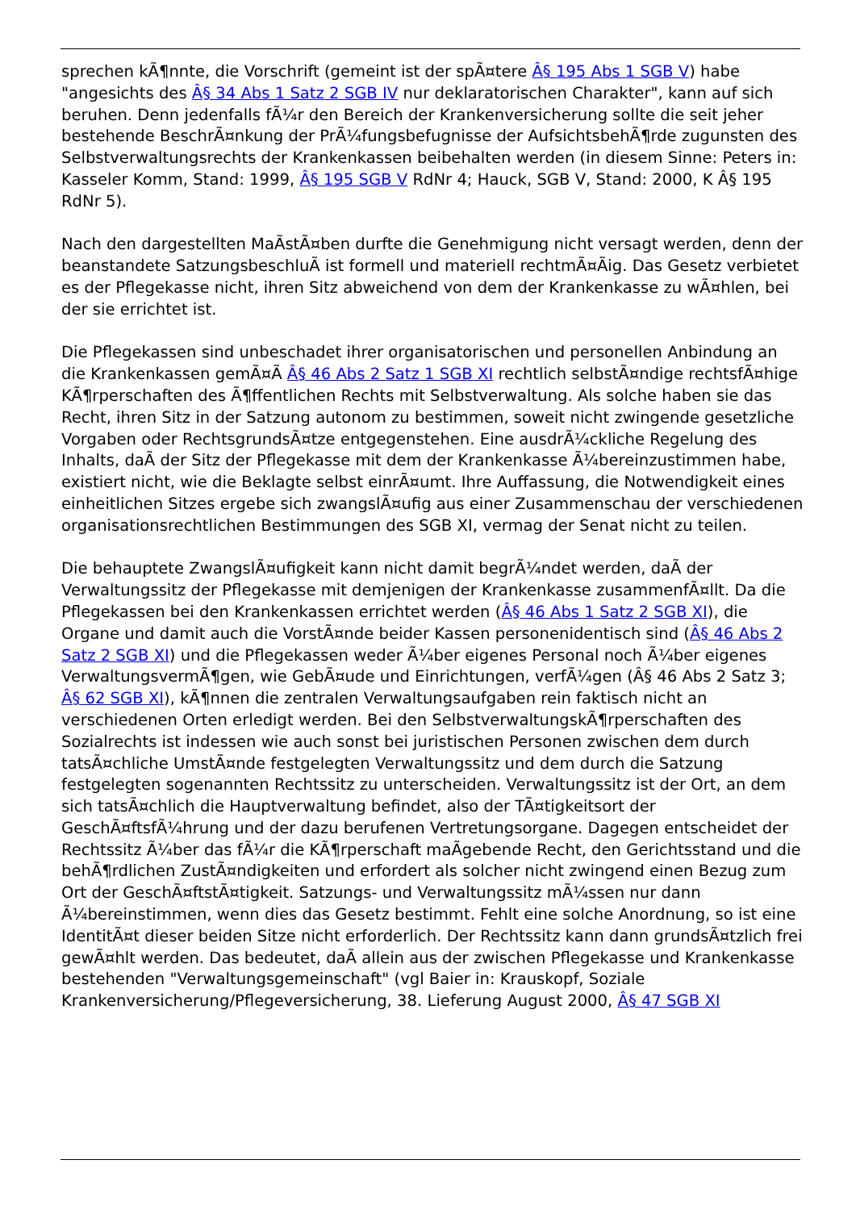sprechen kÃ¶nnte, die Vorschrift (gemeint ist der spÃ¤tere Â§ 195 Abs 1 SGB V) habe "angesichts des Â§ 34 Abs 1 Satz 2 SGB IV nur deklaratorischen Charakter", kann auf sich beruhen. Denn jedenfalls fÃ¼r den Bereich der Krankenversicherung sollte die seit jeher bestehende BeschrÃ¤nkung der PrÃ¼fungsbefugnisse der AufsichtsbehÃ¶rde zugunsten des Selbstverwaltungsrechts der Krankenkassen beibehalten werden (in diesem Sinne: Peters in: Kasseler Komm, Stand: 1999, Â§ 195 SGB V RdNr 4; Hauck, SGB V, Stand: 2000, K Â§ 195 RdNr 5).
Nach den dargestellten MaÃstÃ¤ben durfte die Genehmigung nicht versagt werden, denn der beanstandete SatzungsbeschluÃ ist formell und materiell rechtmÃ¤Ãig. Das Gesetz verbietet es der Pflegekasse nicht, ihren Sitz abweichend von dem der Krankenkasse zu wÃ¤hlen, bei der sie errichtet ist.
Die Pflegekassen sind unbeschadet ihrer organisatorischen und personellen Anbindung an die Krankenkassen gemÃ¤Ã Â§ 46 Abs 2 Satz 1 SGB XI rechtlich selbstÃ¤ndige rechtsfÃ¤hige KÃ¶rperschaften des Ã¶ffentlichen Rechts mit Selbstverwaltung. Als solche haben sie das Recht, ihren Sitz in der Satzung autonom zu bestimmen, soweit nicht zwingende gesetzliche Vorgaben oder RechtsgrundsÃ¤tze entgegenstehen. Eine ausdrÃ¼ckliche Regelung des Inhalts, daÃ der Sitz der Pflegekasse mit dem der Krankenkasse Ã¼bereinzustimmen habe, existiert nicht, wie die Beklagte selbst einrÃ¤umt. Ihre Auffassung, die Notwendigkeit eines einheitlichen Sitzes ergebe sich zwangslÃ¤ufig aus einer Zusammenschau der verschiedenen organisationsrechtlichen Bestimmungen des SGB XI, vermag der Senat nicht zu teilen.
Die behauptete ZwangslÃ¤ufigkeit kann nicht damit begrÃ¼ndet werden, daÃ der Verwaltungssitz der Pflegekasse mit demjenigen der Krankenkasse zusammenfÃ¤llt. Da die Pflegekassen bei den Krankenkassen errichtet werden (Â§ 46 Abs 1 Satz 2 SGB XI), die Organe und damit auch die VorstÃ¤nde beider Kassen personenidentisch sind (Â§ 46 Abs 2 Satz 2 SGB XI) und die Pflegekassen weder Ã¼ber eigenes Personal noch Ã¼ber eigenes VerwaltungsvermÃ¶gen, wie GebÃ¤ude und Einrichtungen, verfÃ¼gen (Â§ 46 Abs 2 Satz 3; Â§ 62 SGB XI), kÃ¶nnen die zentralen Verwaltungsaufgaben rein faktisch nicht an verschiedenen Orten erledigt werden. Bei den SelbstverwaltungskÃ¶rperschaften des Sozialrechts ist indessen wie auch sonst bei juristischen Personen zwischen dem durch tatsÃ¤chliche UmstÃ¤nde festgelegten Verwaltungssitz und dem durch die Satzung festgelegten sogenannten Rechtssitz zu unterscheiden. Verwaltungssitz ist der Ort, an dem sich tatsÃ¤chlich die Hauptverwaltung befindet, also der TÃ¤tigkeitsort der GeschÃ¤ftsfÃ¼hrung und der dazu berufenen Vertretungsorgane. Dagegen entscheidet der Rechtssitz Ã¼ber das fÃ¼r die KÃ¶rperschaft maÃgebende Recht, den Gerichtsstand und die behÃ¶rdlichen ZustÃ¤ndigkeiten und erfordert als solcher nicht zwingend einen Bezug zum Ort der GeschÃ¤ftstÃ¤tigkeit. Satzungs- und Verwaltungssitz mÃ¼ssen nur dann Ã¼bereinstimmen, wenn dies das Gesetz bestimmt. Fehlt eine solche Anordnung, so ist eine IdentitÃ¤t dieser beiden Sitze nicht erforderlich. Der Rechtssitz kann dann grundsÃ¤tzlich frei gewÃ¤hlt werden. Das bedeutet, daÃ allein aus der zwischen Pflegekasse und Krankenkasse bestehenden "Verwaltungsgemeinschaft" (vgl Baier in: Krauskopf, Soziale Krankenversicherung/Pflegeversicherung, 38. Lieferung August 2000, Â§ 47 SGB XI